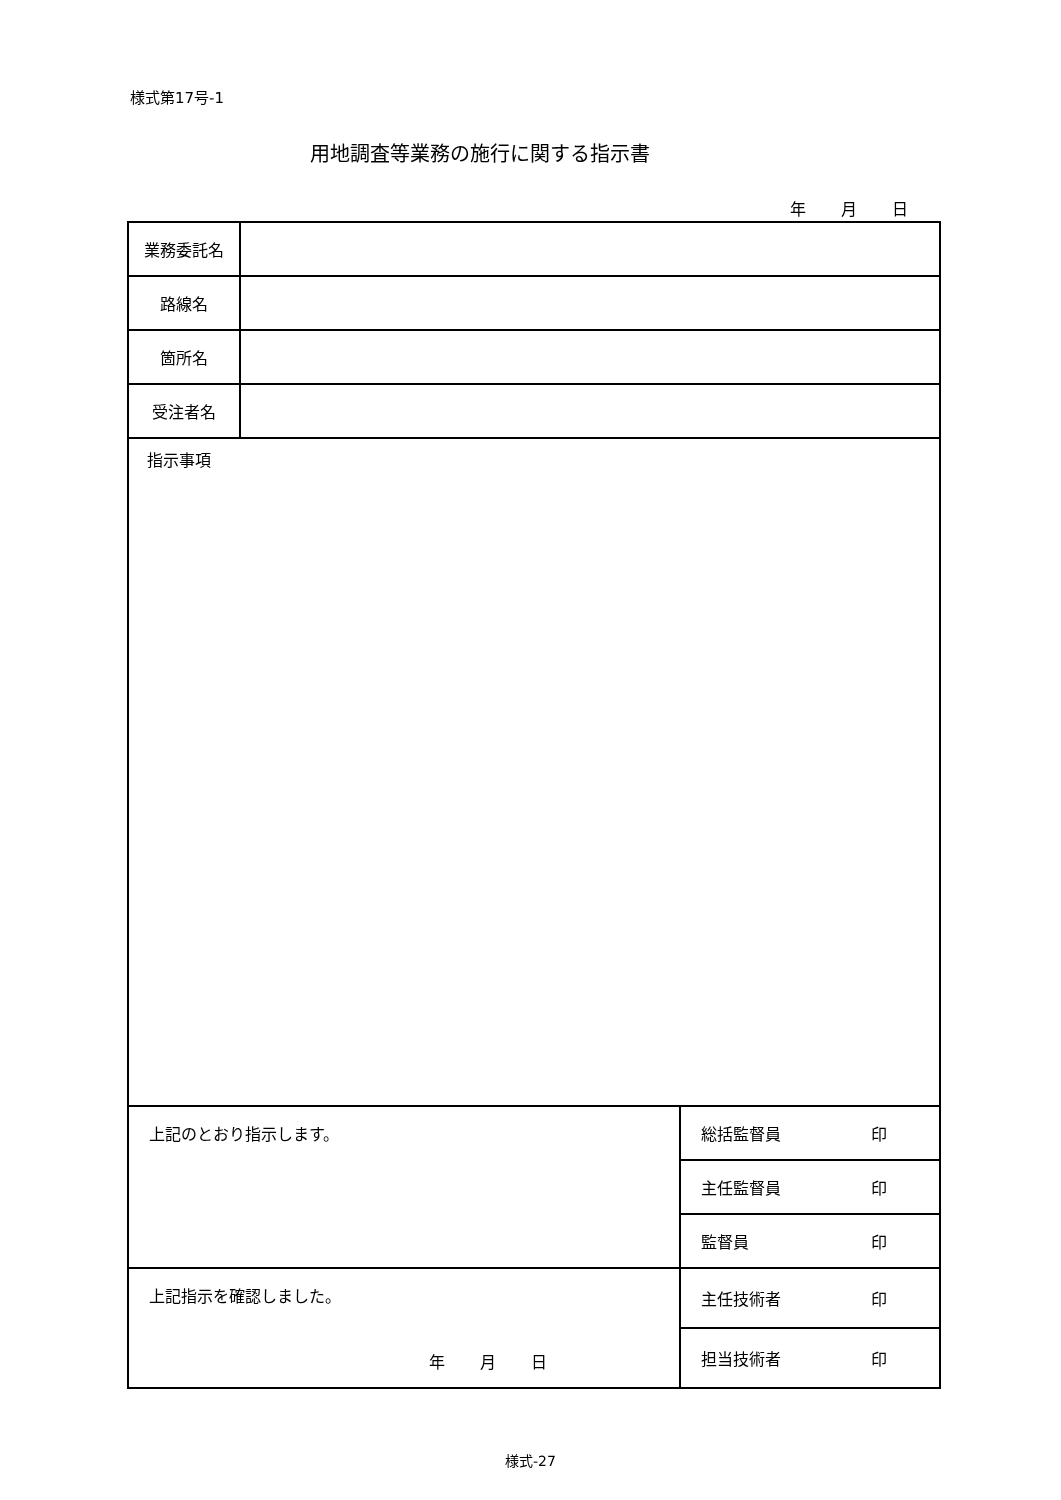様式第17号-1
用地調査等業務の施行に関する指示書
年 月 日
| 業務委託名 | | |
| 路線名 | | |
| 箇所名 | | |
| 受注者名 | | |
| 指示事項 | | |
| 上記のとおり指示します。 | | 総括監督員 印 |
| | | 主任監督員 印 |
| | | 監督員 印 |
| 上記指示を確認しました。 年 月 日 | | 主任技術者 印 |
| | | 担当技術者 印 |
様式-27